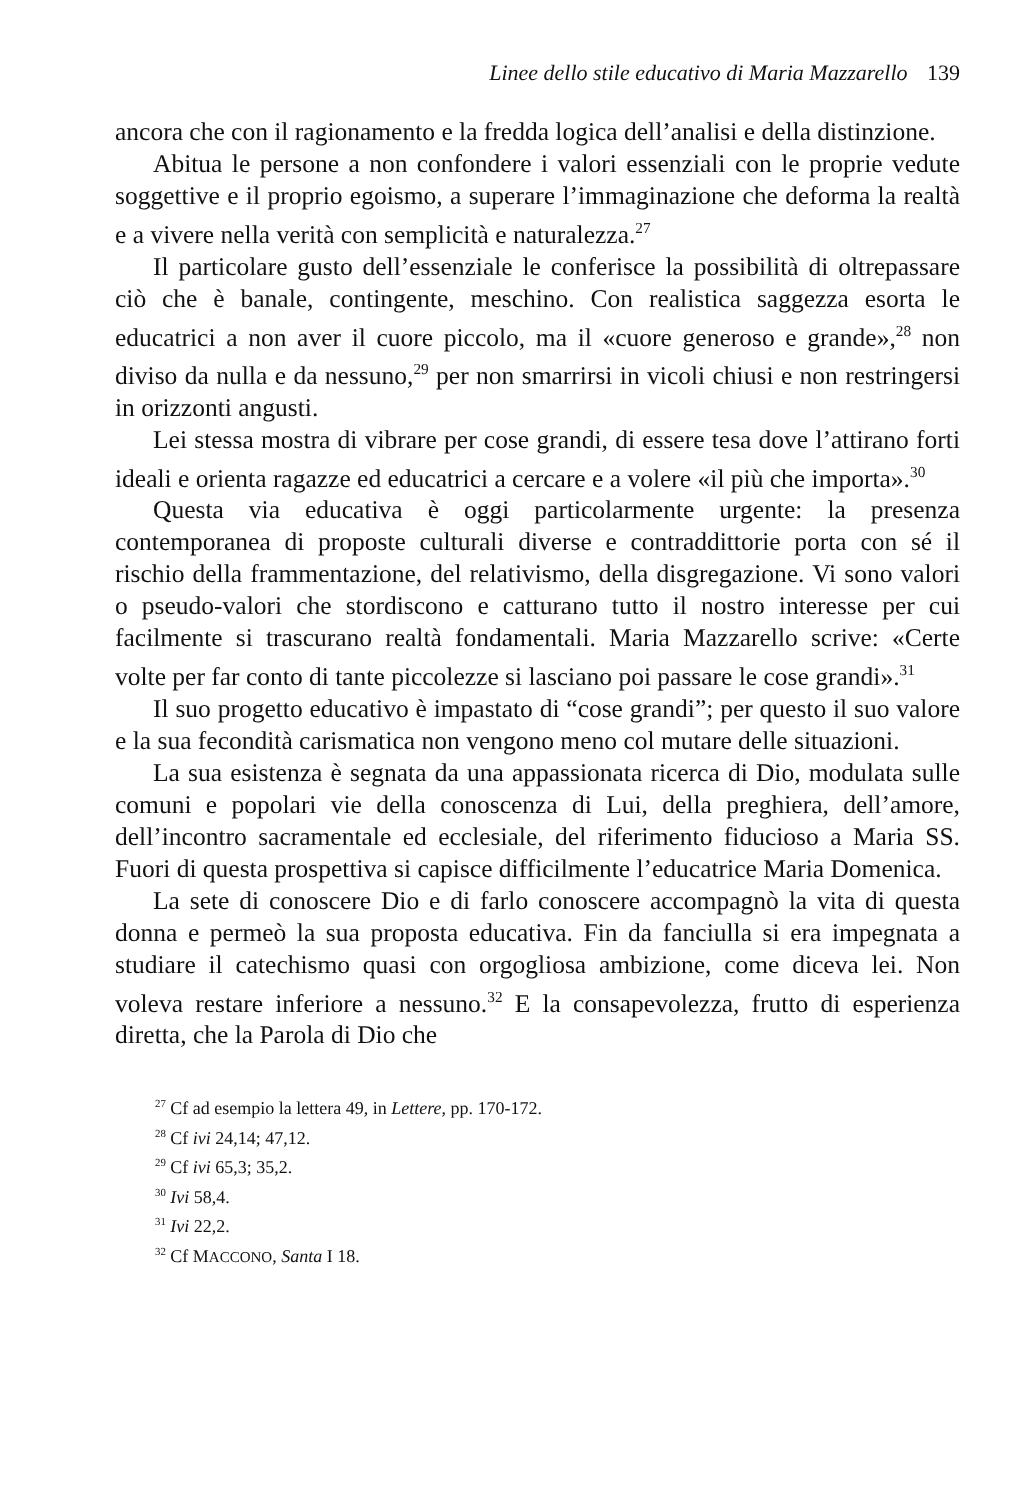Linee dello stile educativo di Maria Mazzarello 139
ancora che con il ragionamento e la fredda logica dell’analisi e della distinzione.
Abitua le persone a non confondere i valori essenziali con le proprie vedute soggettive e il proprio egoismo, a superare l’immaginazione che deforma la realtà e a vivere nella verità con semplicità e naturalezza.<sup>27</sup>
Il particolare gusto dell’essenziale le conferisce la possibilità di oltrepassare ciò che è banale, contingente, meschino. Con realistica saggezza esorta le educatrici a non aver il cuore piccolo, ma il «cuore generoso e grande»,<sup>28</sup> non diviso da nulla e da nessuno,<sup>29</sup> per non smarrirsi in vicoli chiusi e non restringersi in orizzonti angusti.
Lei stessa mostra di vibrare per cose grandi, di essere tesa dove l’attirano forti ideali e orienta ragazze ed educatrici a cercare e a volere «il più che importa».<sup>30</sup>
Questa via educativa è oggi particolarmente urgente: la presenza contemporanea di proposte culturali diverse e contraddittorie porta con sé il rischio della frammentazione, del relativismo, della disgregazione. Vi sono valori o pseudo-valori che stordiscono e catturano tutto il nostro interesse per cui facilmente si trascurano realtà fondamentali. Maria Mazzarello scrive: «Certe volte per far conto di tante piccolezze si lasciano poi passare le cose grandi».<sup>31</sup>
Il suo progetto educativo è impastato di “cose grandi”; per questo il suo valore e la sua fecondità carismatica non vengono meno col mutare delle situazioni.
La sua esistenza è segnata da una appassionata ricerca di Dio, modulata sulle comuni e popolari vie della conoscenza di Lui, della preghiera, dell’amore, dell’incontro sacramentale ed ecclesiale, del riferimento fiducioso a Maria SS. Fuori di questa prospettiva si capisce difficilmente l’educatrice Maria Domenica.
La sete di conoscere Dio e di farlo conoscere accompagnò la vita di questa donna e permeò la sua proposta educativa. Fin da fanciulla si era impegnata a studiare il catechismo quasi con orgogliosa ambizione, come diceva lei. Non voleva restare inferiore a nessuno.<sup>32</sup> E la consapevolezza, frutto di esperienza diretta, che la Parola di Dio che
<sup>27</sup> Cf ad esempio la lettera 49, in Lettere, pp. 170-172.
<sup>28</sup> Cf ivi 24,14; 47,12.
<sup>29</sup> Cf ivi 65,3; 35,2.
<sup>30</sup> Ivi 58,4.
<sup>31</sup> Ivi 22,2.
<sup>32</sup> Cf MACCONO, Santa I 18.